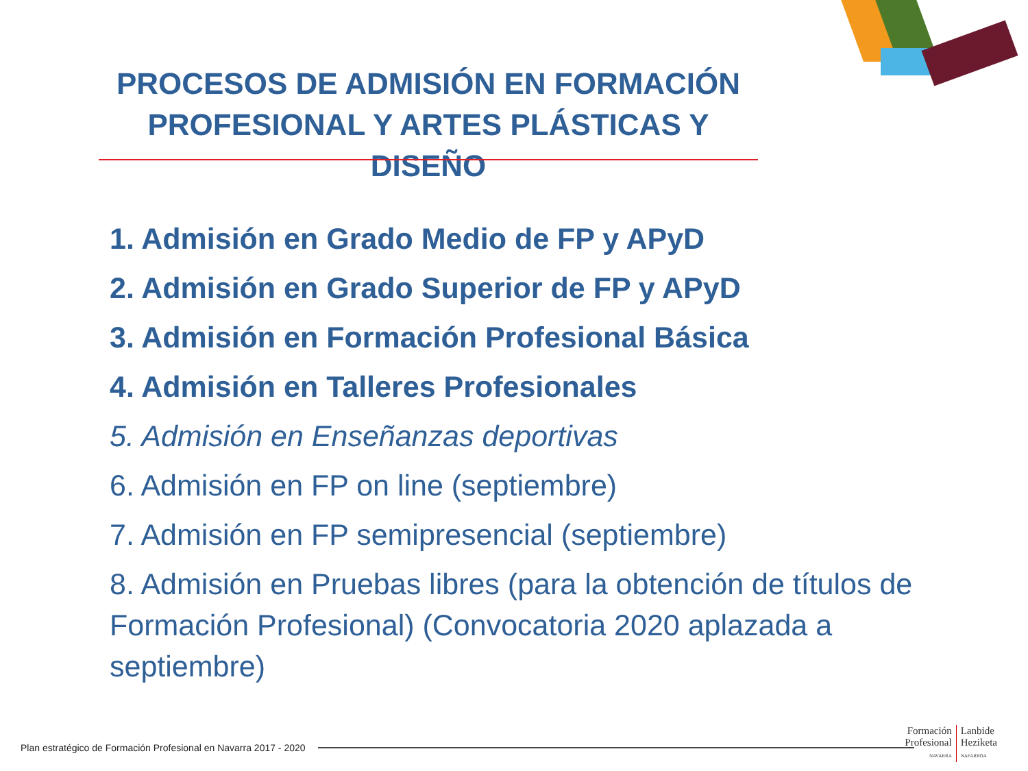PROCESOS DE ADMISIÓN EN FORMACIÓN PROFESIONAL Y ARTES PLÁSTICAS Y DISEÑO
1. Admisión en Grado Medio de FP y APyD
2. Admisión en Grado Superior de FP y APyD
3. Admisión en Formación Profesional Básica
4. Admisión en Talleres Profesionales
5. Admisión en Enseñanzas deportivas
6. Admisión en FP on line (septiembre)
7. Admisión en FP semipresencial (septiembre)
8. Admisión en Pruebas libres (para la obtención de títulos de Formación Profesional) (Convocatoria 2020 aplazada a septiembre)
Plan estratégico de Formación Profesional en Navarra 2017 - 2020
Formación
Profesional
NAVARRA
Lanbide
Heziketa
NAFARROA